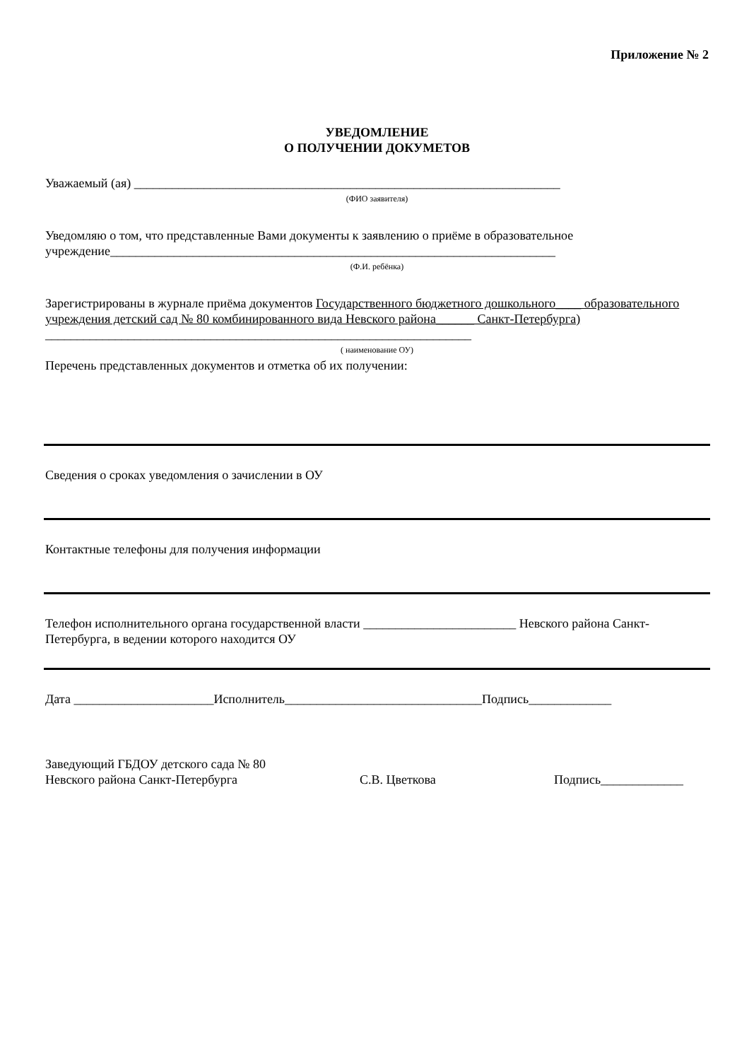Приложение № 2
УВЕДОМЛЕНИЕ
О ПОЛУЧЕНИИ ДОКУМЕТОВ
Уважаемый (ая) ___________________________________________________________________
(ФИО заявителя)
Уведомляю о том, что представленные Вами документы к заявлению о приёме в образовательное учреждение______________________________________________________________________
(Ф.И. ребёнка)
Зарегистрированы в журнале приёма документов Государственного бюджетного дошкольного____ образовательного учреждения детский сад № 80 комбинированного вида Невского района______ Санкт-Петербурга) ___________________________________________________________________
( наименование ОУ)
Перечень представленных документов и отметка об их получении:
Сведения о сроках уведомления о зачислении в ОУ
Контактные телефоны для получения информации
Телефон исполнительного органа государственной власти ________________________ Невского района Санкт-Петербурга, в ведении которого находится ОУ
Дата ______________________Исполнитель_______________________________Подпись_____________
Заведующий ГБДОУ детского сада № 80
Невского района Санкт-Петербурга С.В. Цветкова Подпись_____________